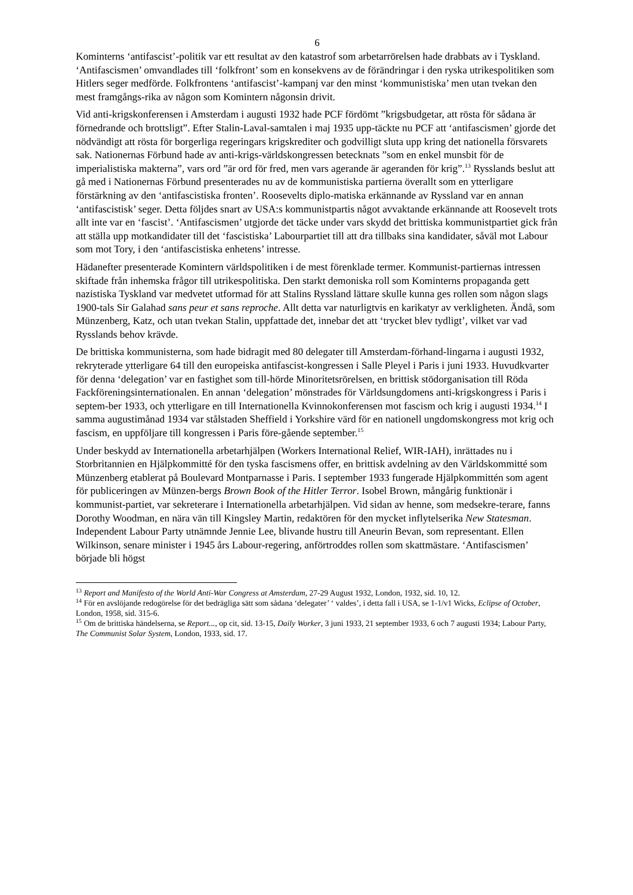6
Kominterns ‘antifascist’-politik var ett resultat av den katastrof som arbetarrörelsen hade drabbats av i Tyskland. ‘Antifascismen’ omvandlades till ‘folkfront’ som en konsekvens av de förändringar i den ryska utrikespolitiken som Hitlers seger medförde. Folkfrontens ‘antifascist’-kampanj var den minst ‘kommunistiska’ men utan tvekan den mest framgångs-rika av någon som Komintern någonsin drivit.
Vid anti-krigskonferensen i Amsterdam i augusti 1932 hade PCF fördömt ”krigsbudgetar, att rösta för sådana är förnedrande och brottsligt”. Efter Stalin-Laval-samtalen i maj 1935 upp-täckte nu PCF att ‘antifascismen’ gjorde det nödvändigt att rösta för borgerliga regeringars krigskrediter och godvilligt sluta upp kring det nationella försvarets sak. Nationernas Förbund hade av anti-krigs-världskongressen betecknats ”som en enkel munsbit för de imperialistiska makterna”, vars ord ”är ord för fred, men vars agerande är ageranden för krig”.<sup>13</sup> Rysslands beslut att gå med i Nationernas Förbund presenterades nu av de kommunistiska partierna överallt som en ytterligare förstärkning av den ‘antifascistiska fronten’. Roosevelts diplo-matiska erkännande av Ryssland var en annan ‘antifascistisk’ seger. Detta följdes snart av USA:s kommunistpartis något avvaktande erkännande att Roosevelt trots allt inte var en ‘fascist’. ‘Antifascismen’ utgjorde det täcke under vars skydd det brittiska kommunistpartiet gick från att ställa upp motkandidater till det ‘fascistiska’ Labourpartiet till att dra tillbaks sina kandidater, såväl mot Labour som mot Tory, i den ‘antifascistiska enhetens’ intresse.
Hädanefter presenterade Komintern världspolitiken i de mest förenklade termer. Kommunist-partiernas intressen skiftade från inhemska frågor till utrikespolitiska. Den starkt demoniska roll som Kominterns propaganda gett nazistiska Tyskland var medvetet utformad för att Stalins Ryssland lättare skulle kunna ges rollen som någon slags 1900-tals Sir Galahad sans peur et sans reproche. Allt detta var naturligtvis en karikatyr av verkligheten. Ändå, som Münzenberg, Katz, och utan tvekan Stalin, uppfattade det, innebar det att ‘trycket blev tydligt’, vilket var vad Rysslands behov krävde.
De brittiska kommunisterna, som hade bidragit med 80 delegater till Amsterdam-förhand-lingarna i augusti 1932, rekryterade ytterligare 64 till den europeiska antifascist-kongressen i Salle Pleyel i Paris i juni 1933. Huvudkvarter för denna ‘delegation’ var en fastighet som till-hörde Minoritetsrörelsen, en brittisk stödorganisation till Röda Fackföreningsinternationalen. En annan ‘delegation’ mönstrades för Världsungdomens anti-krigskongress i Paris i septem-ber 1933, och ytterligare en till Internationella Kvinnokonferensen mot fascism och krig i augusti 1934.<sup>14</sup> I samma augustimånad 1934 var stålstaden Sheffield i Yorkshire värd för en nationell ungdomskongress mot krig och fascism, en uppföljare till kongressen i Paris före-gående september.<sup>15</sup>
Under beskydd av Internationella arbetarhjälpen (Workers International Relief, WIR-IAH), inrättades nu i Storbritannien en Hjälpkommitté för den tyska fascismens offer, en brittisk avdelning av den Världskommitté som Münzenberg etablerat på Boulevard Montparnasse i Paris. I september 1933 fungerade Hjälpkommittén som agent för publiceringen av Münzen-bergs Brown Book of the Hitler Terror. Isobel Brown, mångårig funktionär i kommunist-partiet, var sekreterare i Internationella arbetarhjälpen. Vid sidan av henne, som medsekre-terare, fanns Dorothy Woodman, en nära vän till Kingsley Martin, redaktören för den mycket inflytelserika New Statesman. Independent Labour Party utnämnde Jennie Lee, blivande hustru till Aneurin Bevan, som representant. Ellen Wilkinson, senare minister i 1945 års Labour-regering, anförtroddes rollen som skattmästare. ‘Antifascismen’ började bli högst
<sup>13</sup> Report and Manifesto of the World Anti-War Congress at Amsterdam, 27-29 August 1932, London, 1932, sid. 10, 12.
<sup>14</sup> För en avslöjande redogörelse för det bedrägliga sätt som sådana ‘delegater’ ‘ valdes’, i detta fall i USA, se 1-1/v1 Wicks, Eclipse of October, London, 1958, sid. 315-6.
<sup>15</sup> Om de brittiska händelserna, se Report..., op cit, sid. 13-15, Daily Worker, 3 juni 1933, 21 september 1933, 6 och 7 augusti 1934; Labour Party, The Communist Solar System, London, 1933, sid. 17.